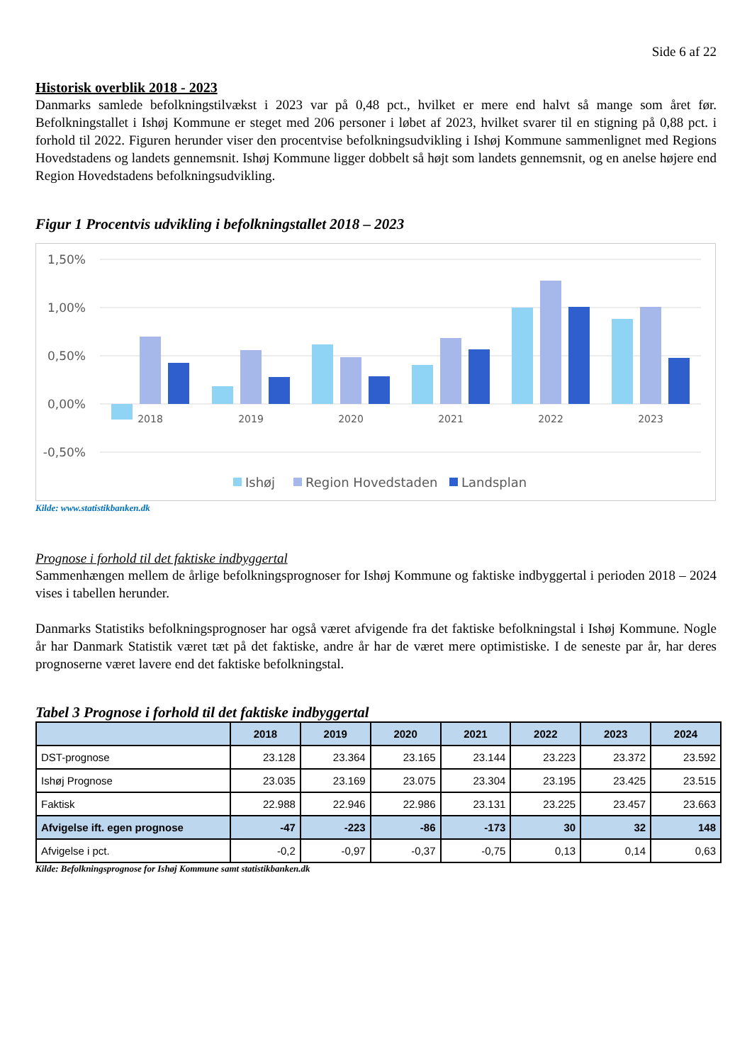Side 6 af 22
Historisk overblik 2018 - 2023
Danmarks samlede befolkningstilvækst i 2023 var på 0,48 pct., hvilket er mere end halvt så mange som året før. Befolkningstallet i Ishøj Kommune er steget med 206 personer i løbet af 2023, hvilket svarer til en stigning på 0,88 pct. i forhold til 2022. Figuren herunder viser den procentvise befolkningsudvikling i Ishøj Kommune sammenlignet med Regions Hovedstadens og landets gennemsnit. Ishøj Kommune ligger dobbelt så højt som landets gennemsnit, og en anelse højere end Region Hovedstadens befolkningsudvikling.
Figur 1 Procentvis udvikling i befolkningstallet 2018 – 2023
1,50%
1,00%
0,50%
0,00%
-0,50%
2018
2019
2020
2021
2022
2023
Ishøj
Region Hovedstaden
Landsplan
Kilde: www.statistikbanken.dk
Prognose i forhold til det faktiske indbyggertal
Sammenhængen mellem de årlige befolkningsprognoser for Ishøj Kommune og faktiske indbyggertal i perioden 2018 – 2024 vises i tabellen herunder.
Danmarks Statistiks befolkningsprognoser har også været afvigende fra det faktiske befolkningstal i Ishøj Kommune. Nogle år har Danmark Statistik været tæt på det faktiske, andre år har de været mere optimistiske. I de seneste par år, har deres prognoserne været lavere end det faktiske befolkningstal.
Tabel 3 Prognose i forhold til det faktiske indbyggertal
| | 2018 | 2019 | 2020 | 2021 | 2022 | 2023 | 2024 |
| --- | --- | --- | --- | --- | --- | --- | --- |
| DST-prognose | 23.128 | 23.364 | 23.165 | 23.144 | 23.223 | 23.372 | 23.592 |
| Ishøj Prognose | 23.035 | 23.169 | 23.075 | 23.304 | 23.195 | 23.425 | 23.515 |
| Faktisk | 22.988 | 22.946 | 22.986 | 23.131 | 23.225 | 23.457 | 23.663 |
| Afvigelse ift. egen prognose | -47 | -223 | -86 | -173 | 30 | 32 | 148 |
| Afvigelse i pct. | -0,2 | -0,97 | -0,37 | -0,75 | 0,13 | 0,14 | 0,63 |
Kilde: Befolkningsprognose for Ishøj Kommune samt statistikbanken.dk